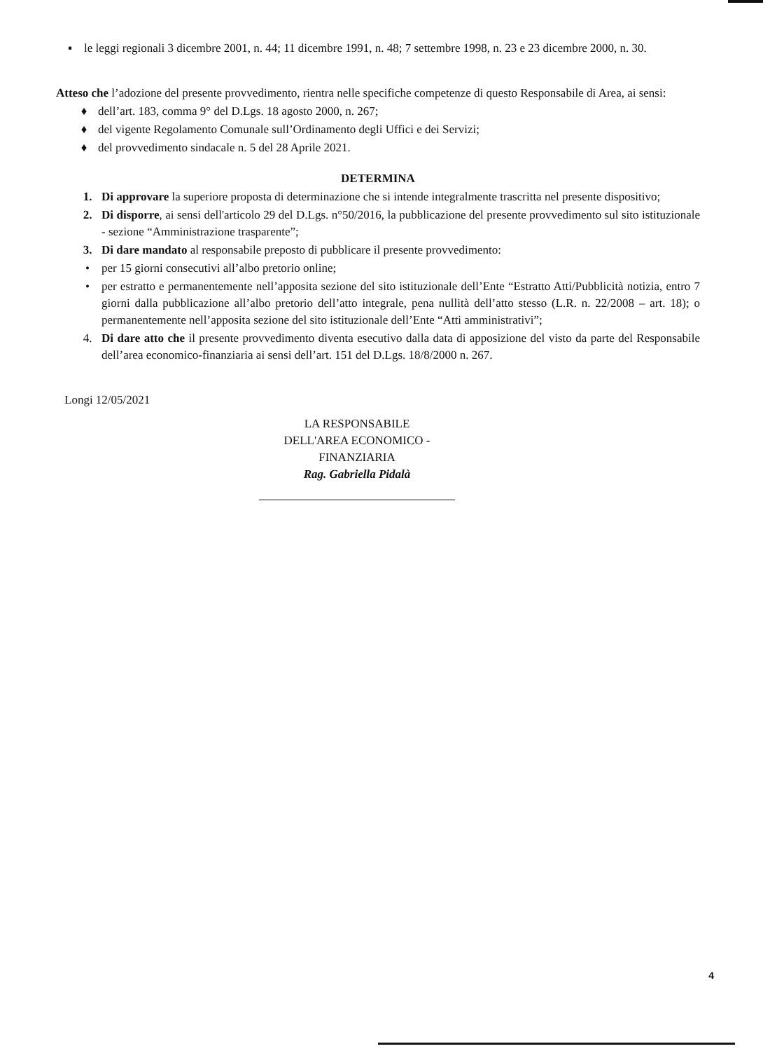▪ le leggi regionali 3 dicembre 2001, n. 44; 11 dicembre 1991, n. 48; 7 settembre 1998, n. 23 e 23 dicembre 2000, n. 30.
Atteso che l’adozione del presente provvedimento, rientra nelle specifiche competenze di questo Responsabile di Area, ai sensi:
♦ dell’art. 183, comma 9° del D.Lgs. 18 agosto 2000, n. 267;
♦ del vigente Regolamento Comunale sull’Ordinamento degli Uffici e dei Servizi;
♦ del provvedimento sindacale n. 5 del 28 Aprile 2021.
DETERMINA
1. Di approvare la superiore proposta di determinazione che si intende integralmente trascritta nel presente dispositivo;
2. Di disporre, ai sensi dell'articolo 29 del D.Lgs. n°50/2016, la pubblicazione del presente provvedimento sul sito istituzionale - sezione “Amministrazione trasparente”;
3. Di dare mandato al responsabile preposto di pubblicare il presente provvedimento:
• per 15 giorni consecutivi all’albo pretorio online;
• per estratto e permanentemente nell’apposita sezione del sito istituzionale dell’Ente “Estratto Atti/Pubblicità notizia, entro 7 giorni dalla pubblicazione all’albo pretorio dell’atto integrale, pena nullità dell’atto stesso (L.R. n. 22/2008 – art. 18); o permanentemente nell’apposita sezione del sito istituzionale dell’Ente “Atti amministrativi”;
4. Di dare atto che il presente provvedimento diventa esecutivo dalla data di apposizione del visto da parte del Responsabile dell’area economico-finanziaria ai sensi dell’art. 151 del D.Lgs. 18/8/2000 n. 267.
Longi 12/05/2021
LA RESPONSABILE
DELL'AREA ECONOMICO - FINANZIARIA
Rag. Gabriella Pidalà
4